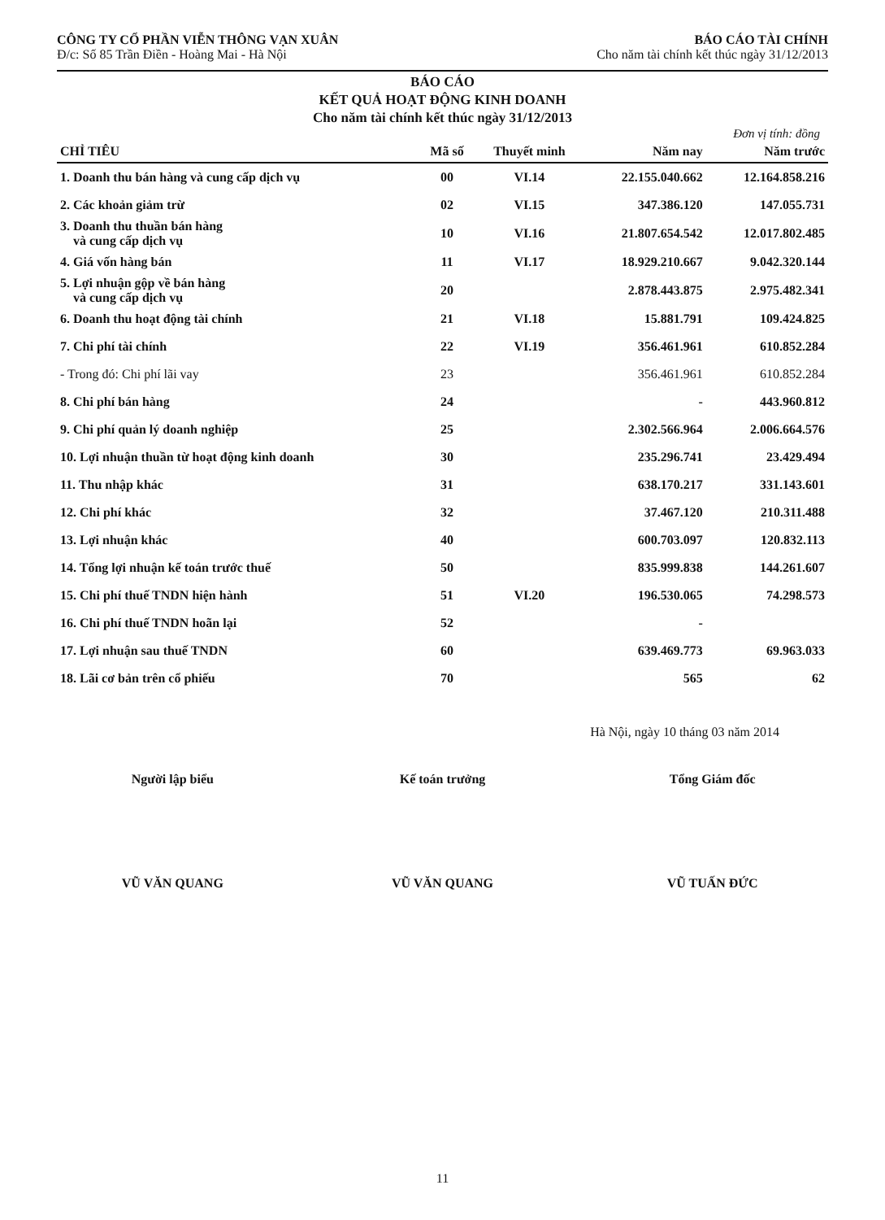CÔNG TY CỔ PHẦN VIỄN THÔNG VẠN XUÂN
Đ/c: Số 85 Trần Điền - Hoàng Mai - Hà Nội
BÁO CÁO TÀI CHÍNH
Cho năm tài chính kết thúc ngày 31/12/2013
BÁO CÁO
KẾT QUẢ HOẠT ĐỘNG KINH DOANH
Cho năm tài chính kết thúc ngày 31/12/2013
Đơn vị tính: đồng
| CHỈ TIÊU | Mã số | Thuyết minh | Năm nay | Năm trước |
| --- | --- | --- | --- | --- |
| 1. Doanh thu bán hàng và cung cấp dịch vụ | 00 | VI.14 | 22.155.040.662 | 12.164.858.216 |
| 2. Các khoản giảm trừ | 02 | VI.15 | 347.386.120 | 147.055.731 |
| 3. Doanh thu thuần bán hàng và cung cấp dịch vụ | 10 | VI.16 | 21.807.654.542 | 12.017.802.485 |
| 4. Giá vốn hàng bán | 11 | VI.17 | 18.929.210.667 | 9.042.320.144 |
| 5. Lợi nhuận gộp về bán hàng và cung cấp dịch vụ | 20 | | 2.878.443.875 | 2.975.482.341 |
| 6. Doanh thu hoạt động tài chính | 21 | VI.18 | 15.881.791 | 109.424.825 |
| 7. Chi phí tài chính | 22 | VI.19 | 356.461.961 | 610.852.284 |
| - Trong đó: Chi phí lãi vay | 23 | | 356.461.961 | 610.852.284 |
| 8. Chi phí bán hàng | 24 | | - | 443.960.812 |
| 9. Chi phí quản lý doanh nghiệp | 25 | | 2.302.566.964 | 2.006.664.576 |
| 10. Lợi nhuận thuần từ hoạt động kinh doanh | 30 | | 235.296.741 | 23.429.494 |
| 11. Thu nhập khác | 31 | | 638.170.217 | 331.143.601 |
| 12. Chi phí khác | 32 | | 37.467.120 | 210.311.488 |
| 13. Lợi nhuận khác | 40 | | 600.703.097 | 120.832.113 |
| 14. Tổng lợi nhuận kế toán trước thuế | 50 | | 835.999.838 | 144.261.607 |
| 15. Chi phí thuế TNDN hiện hành | 51 | VI.20 | 196.530.065 | 74.298.573 |
| 16. Chi phí thuế TNDN hoãn lại | 52 | | - | |
| 17. Lợi nhuận sau thuế TNDN | 60 | | 639.469.773 | 69.963.033 |
| 18. Lãi cơ bản trên cổ phiếu | 70 | | 565 | 62 |
Hà Nội, ngày 10 tháng 03 năm 2014
Người lập biểu
VŨ VĂN QUANG
Kế toán trưởng
VŨ VĂN QUANG
Tổng Giám đốc
VŨ TUẤN ĐỨC
11